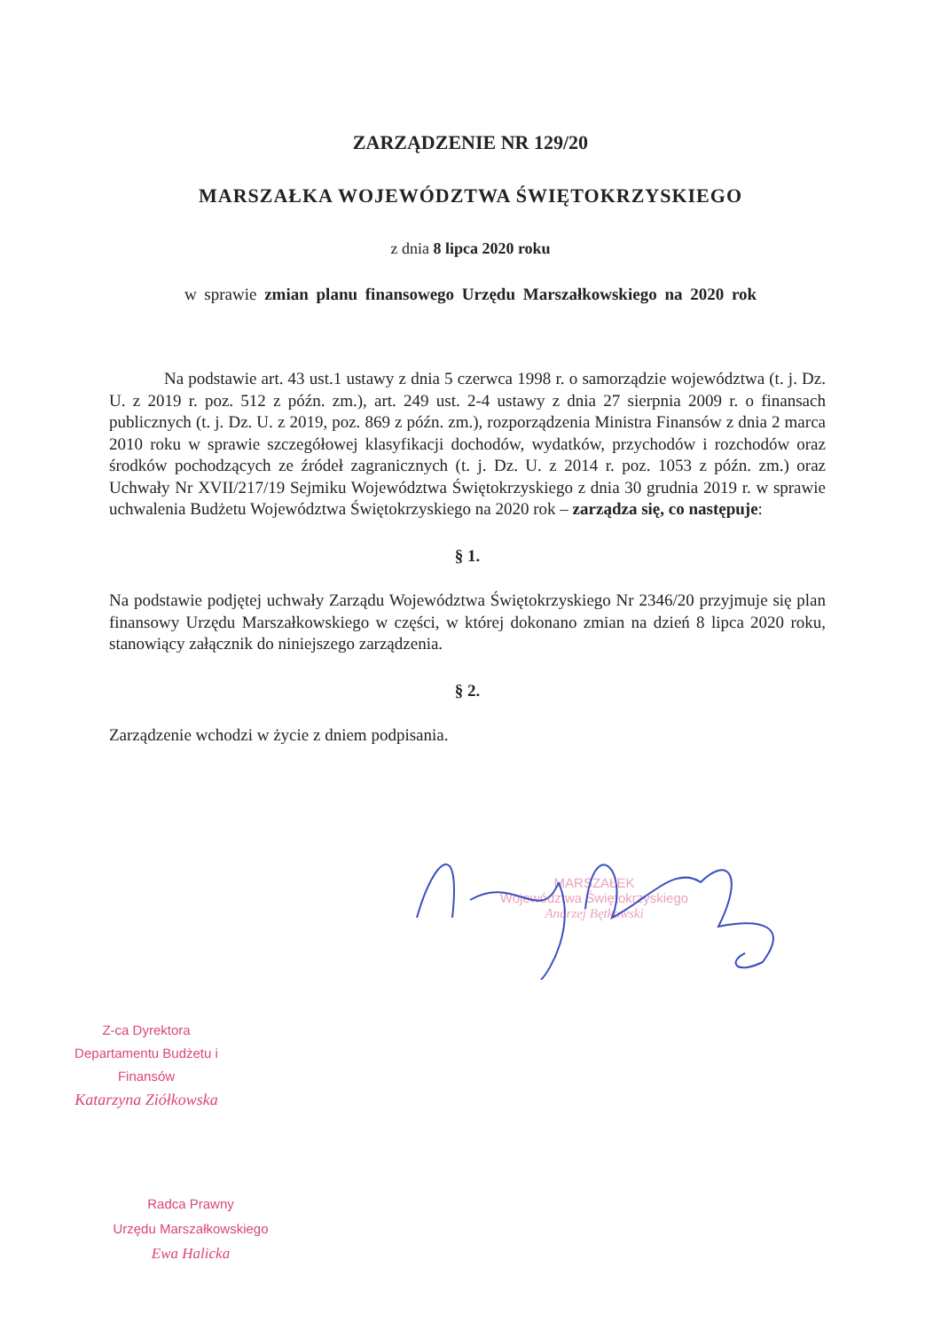ZARZĄDZENIE NR 129/20
MARSZAŁKA WOJEWÓDZTWA ŚWIĘTOKRZYSKIEGO
z dnia 8 lipca 2020 roku
w sprawie zmian planu finansowego Urzędu Marszałkowskiego na 2020 rok
Na podstawie art. 43 ust.1 ustawy z dnia 5 czerwca 1998 r. o samorządzie województwa (t. j. Dz. U. z 2019 r. poz. 512 z późn. zm.), art. 249 ust. 2-4 ustawy z dnia 27 sierpnia 2009 r. o finansach publicznych (t. j. Dz. U. z 2019, poz. 869 z późn. zm.), rozporządzenia Ministra Finansów z dnia 2 marca 2010 roku w sprawie szczegółowej klasyfikacji dochodów, wydatków, przychodów i rozchodów oraz środków pochodzących ze źródeł zagranicznych (t. j. Dz. U. z 2014 r. poz. 1053 z późn. zm.) oraz Uchwały Nr XVII/217/19 Sejmiku Województwa Świętokrzyskiego z dnia 30 grudnia 2019 r. w sprawie uchwalenia Budżetu Województwa Świętokrzyskiego na 2020 rok – zarządza się, co następuje:
§ 1.
Na podstawie podjętej uchwały Zarządu Województwa Świętokrzyskiego Nr 2346/20 przyjmuje się plan finansowy Urzędu Marszałkowskiego w części, w której dokonano zmian na dzień 8 lipca 2020 roku, stanowiący załącznik do niniejszego zarządzenia.
§ 2.
Zarządzenie wchodzi w życie z dniem podpisania.
MARSZAŁEK
Województwa Świętokrzyskiego
Andrzej Bętkowski
Z-ca Dyrektora
Departamentu Budżetu i Finansów
Katarzyna Ziółkowska
Radca Prawny
Urzędu Marszałkowskiego
Ewa Halicka